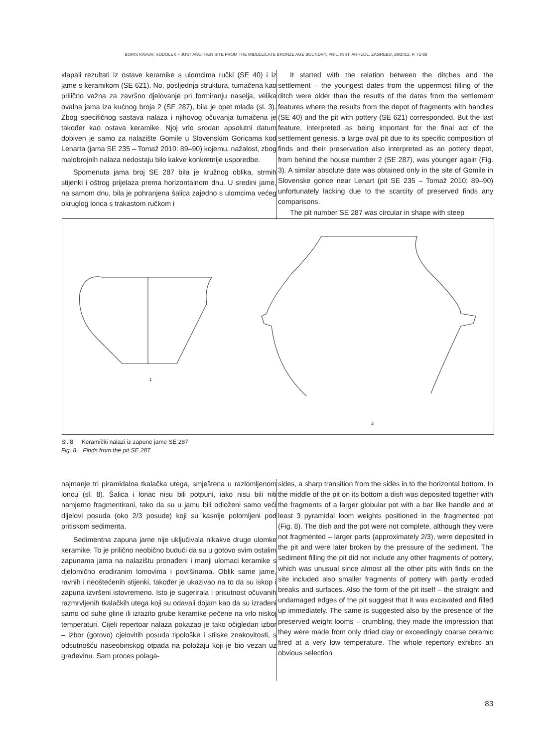BORIS KAVUR, SODOLEK – JUST ANOTHER SITE FROM THE MIDDLE/LATE BRONZE AGE BOUNDRY, PRIL. INST. ARHEOL. ZAGREBU, 29/2012, P. 71-88
klapali rezultati iz ostave keramike s ulomcima ručki (SE 40) i iz jame s keramikom (SE 621). No, posljednja struktura, tumačena kao prilično važna za završno djelovanje pri formiranju naselja, velika ovalna jama iza kućnog broja 2 (SE 287), bila je opet mlađa (sl. 3). Zbog specifičnog sastava nalaza i njihovog očuvanja tumačena je također kao ostava keramike. Njoj vrlo srodan apsolutni datum dobiven je samo za nalazište Gomile u Slovenskim Goricama kod Lenarta (jama SE 235 – Tomaž 2010: 89–90) kojemu, nažalost, zbog malobrojnih nalaza nedostaju bilo kakve konkretnije usporedbe.
Spomenuta jama broj SE 287 bila je kružnog oblika, strmih stijenki i oštrog prijelaza prema horizontalnom dnu. U sredini jame, na samom dnu, bila je pohranjena šalica zajedno s ulomcima većeg okruglog lonca s trakastom ručkom i
It started with the relation between the ditches and the settlement – the youngest dates from the uppermost filling of the ditch were older than the results of the dates from the settlement features where the results from the depot of fragments with handles (SE 40) and the pit with pottery (SE 621) corresponded. But the last feature, interpreted as being important for the final act of the settlement genesis, a large oval pit due to its specific composition of finds and their preservation also interpreted as an pottery depot, from behind the house number 2 (SE 287), was younger again (Fig. 3). A similar absolute date was obtained only in the site of Gomile in Slovenske gorice near Lenart (pit SE 235 – Tomaž 2010: 89–90) unfortunately lacking due to the scarcity of preserved finds any comparisons.
The pit number SE 287 was circular in shape with steep
1
2
Sl. 8 Keramički nalazi iz zapune jame SE 287
Fig. 8 Finds from the pit SE 287
najmanje tri piramidalna tkalačka utega, smještena u razlomljenom loncu (sl. 8). Šalica i lonac nisu bili potpuni, iako nisu bili niti namjerno fragmentirani, tako da su u jamu bili odloženi samo veći dijelovi posuda (oko 2/3 posude) koji su kasnije polomljeni pod pritiskom sedimenta.
Sedimentna zapuna jame nije uključivala nikakve druge ulomke keramike. To je prilično neobično budući da su u gotovo svim ostalim zapunama jama na nalazištu pronađeni i manji ulomaci keramike s djelomično erodiranim lomovima i površinama. Oblik same jame, ravnih i neoštećenih stijenki, također je ukazivao na to da su iskop i zapuna izvršeni istovremeno. Isto je sugerirala i prisutnost očuvanih razmrvljenih tkalačkih utega koji su odavali dojam kao da su izrađeni samo od suhe gline ili izrazito grube keramike pečene na vrlo niskoj temperaturi. Cijeli repertoar nalaza pokazao je tako očigledan izbor – izbor (gotovo) cjelovitih posuda tipološke i stilske znakovitosti, s odsutnošću naseobinskog otpada na položaju koji je bio vezan uz građevinu. Sam proces polaga-
sides, a sharp transition from the sides in to the horizontal bottom. In the middle of the pit on its bottom a dish was deposited together with the fragments of a larger globular pot with a bar like handle and at least 3 pyramidal loom weights positioned in the fragmented pot (Fig. 8). The dish and the pot were not complete, although they were not fragmented – larger parts (approximately 2/3), were deposited in the pit and were later broken by the pressure of the sediment. The sediment filling the pit did not include any other fragments of pottery, which was unusual since almost all the other pits with finds on the site included also smaller fragments of pottery with partly eroded breaks and surfaces. Also the form of the pit itself – the straight and undamaged edges of the pit suggest that it was excavated and filled up immediately. The same is suggested also by the presence of the preserved weight looms – crumbling, they made the impression that they were made from only dried clay or exceedingly coarse ceramic fired at a very low temperature. The whole repertory exhibits an obvious selection
83